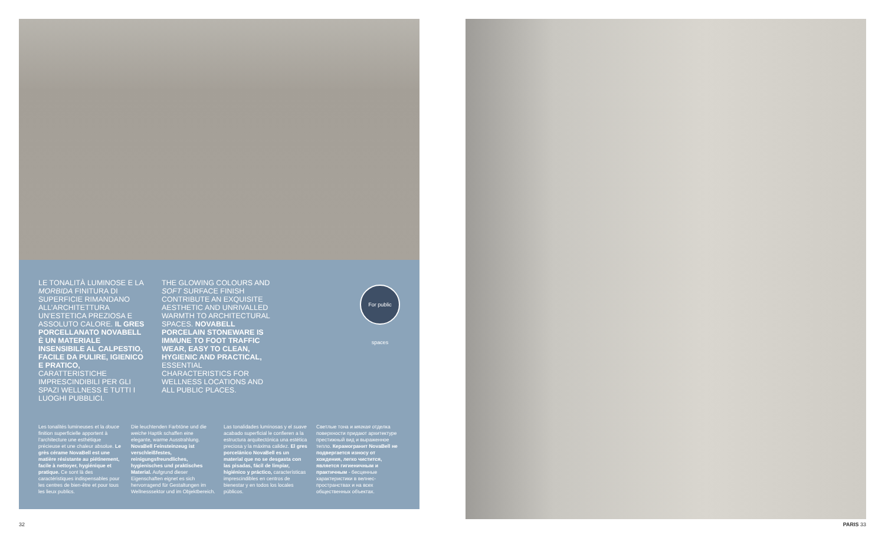LE TONALITÀ LUMINOSE E LA MORBIDA FINITURA DI SUPERFICIE RIMANDANO ALL’ARCHITETTURA UN’ESTETICA PREZIOSA E ASSOLUTO CALORE. IL GRES PORCELLANATO NOVABELL È UN MATERIALE INSENSIBILE AL CALPESTIO, FACILE DA PULIRE, IGIENICO E PRATICO, CARATTERISTICHE IMPRESCINDIBILI PER GLI SPAZI WELLNESS E TUTTI I LUOGHI PUBBLICI.
THE GLOWING COLOURS AND SOFT SURFACE FINISH CONTRIBUTE AN EXQUISITE AESTHETIC AND UNRIVALLED WARMTH TO ARCHITECTURAL SPACES. NOVABELL PORCELAIN STONEWARE IS IMMUNE TO FOOT TRAFFIC WEAR, EASY TO CLEAN, HYGIENIC AND PRACTICAL, ESSENTIAL CHARACTERISTICS FOR WELLNESS LOCATIONS AND ALL PUBLIC PLACES.
For public spaces
Les tonalités lumineuses et la douce finition superficielle apportent à l’architecture une esthétique précieuse et une chaleur absolue. Le grès cérame NovaBell est une matière résistante au piétinement, facile à nettoyer, hygiénique et pratique. Ce sont là des caractéristiques indispensables pour les centres de bien-être et pour tous les lieux publics.
Die leuchtenden Farbtöne und die weiche Haptik schaffen eine elegante, warme Ausstrahlung. NovaBell Feinsteinzeug ist verschleißfestes, reinigungsfreundliches, hygienisches und praktisches Material. Aufgrund dieser Eigenschaften eignet es sich hervorragend für Gestaltungen im Wellnesssektor und im Objektbereich.
Las tonalidades luminosas y el suave acabado superficial le confieren a la estructura arquitectónica una estética preciosa y la máxima calidez. El gres porcelánico NovaBell es un material que no se desgasta con las pisadas, fácil de limpiar, higiénico y práctico, características imprescindibles en centros de bienestar y en todos los locales públicos.
Светлые тона и мягкая отделка поверхности придают архитектуре престижный вид и выраженное тепло. Керамогранит NovaBell не подвергается износу от хождения, легко чистится, является гигиеничным и практичным - бесценные характеристики в велнес-пространствах и на всех общественных объектах.
32 PARIS 33